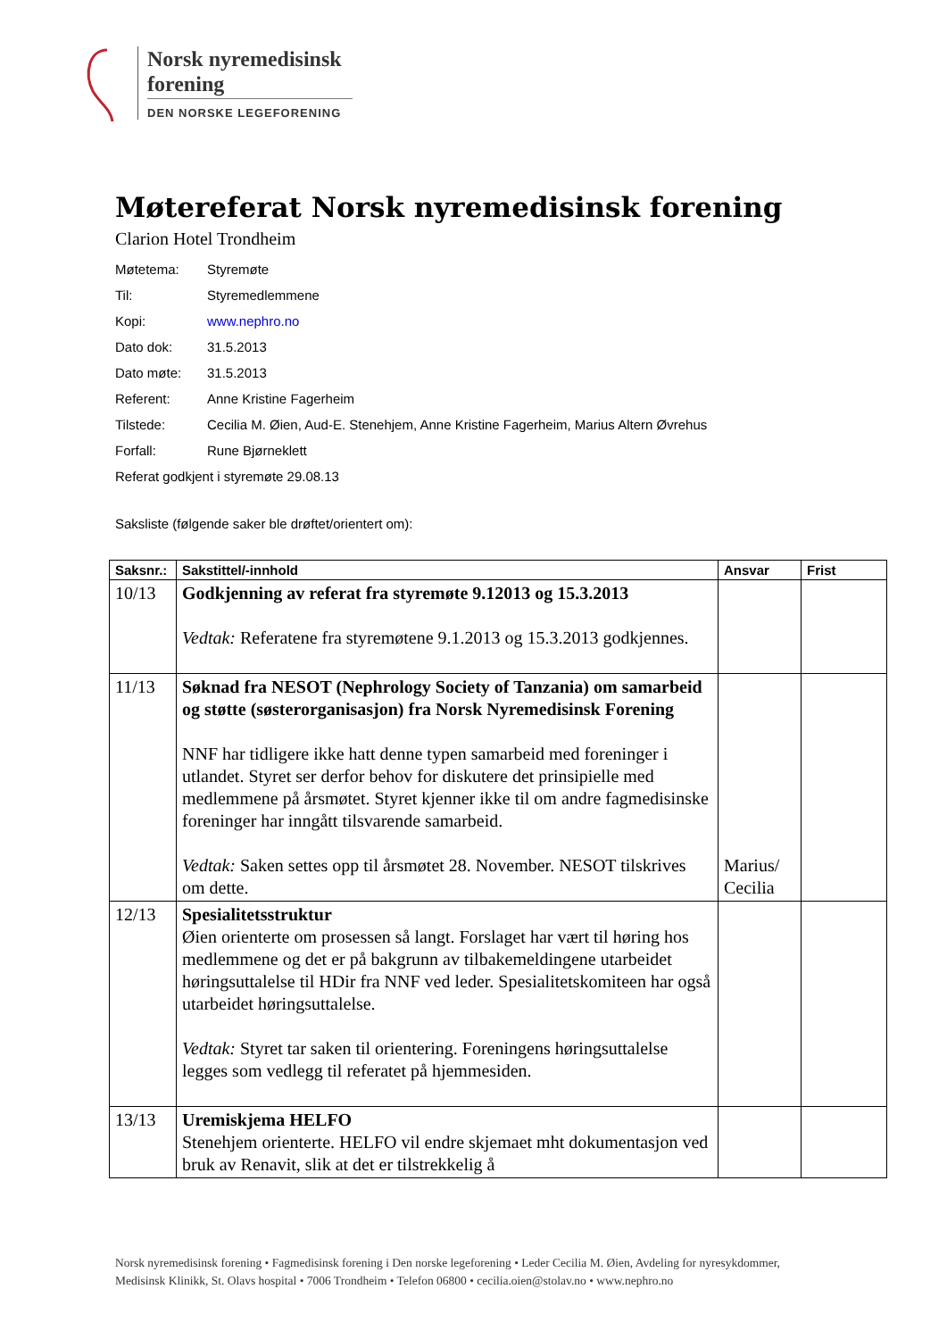Norsk nyremedisinsk forening
DEN NORSKE LEGEFORENING
Møtereferat Norsk nyremedisinsk forening
Clarion Hotel Trondheim
Møtetema: Styremøte
Til: Styremedlemmene
Kopi: www.nephro.no
Dato dok: 31.5.2013
Dato møte: 31.5.2013
Referent: Anne Kristine Fagerheim
Tilstede: Cecilia M. Øien, Aud-E. Stenehjem, Anne Kristine Fagerheim, Marius Altern Øvrehus
Forfall: Rune Bjørneklett
Referat godkjent i styremøte 29.08.13
Saksliste (følgende saker ble drøftet/orientert om):
| Saksnr.: | Sakstittel/-innhold | Ansvar | Frist |
| --- | --- | --- | --- |
| 10/13 | Godkjenning av referat fra styremøte 9.12013 og 15.3.2013 Vedtak: Referatene fra styremøtene 9.1.2013 og 15.3.2013 godkjennes. | | |
| 11/13 | Søknad fra NESOT (Nephrology Society of Tanzania) om samarbeid og støtte (søsterorganisasjon) fra Norsk Nyremedisinsk Forening NNF har tidligere ikke hatt denne typen samarbeid med foreninger i utlandet. Styret ser derfor behov for diskutere det prinsipielle med medlemmene på årsmøtet. Styret kjenner ikke til om andre fagmedisinske foreninger har inngått tilsvarende samarbeid. Vedtak: Saken settes opp til årsmøtet 28. November. NESOT tilskrives om dette. | Marius/ Cecilia | |
| 12/13 | Spesialitetsstruktur Øien orienterte om prosessen så langt. Forslaget har vært til høring hos medlemmene og det er på bakgrunn av tilbakemeldingene utarbeidet høringsuttalelse til HDir fra NNF ved leder. Spesialitetskomiteen har også utarbeidet høringsuttalelse. Vedtak: Styret tar saken til orientering. Foreningens høringsuttalelse legges som vedlegg til referatet på hjemmesiden. | | |
| 13/13 | Uremiskjema HELFO Stenehjem orienterte. HELFO vil endre skjemaet mht dokumentasjon ved bruk av Renavit, slik at det er tilstrekkelig å | | |
Norsk nyremedisinsk forening • Fagmedisinsk forening i Den norske legeforening • Leder Cecilia M. Øien, Avdeling for nyresykdommer, Medisinsk Klinikk, St. Olavs hospital • 7006 Trondheim • Telefon 06800 • cecilia.oien@stolav.no • www.nephro.no